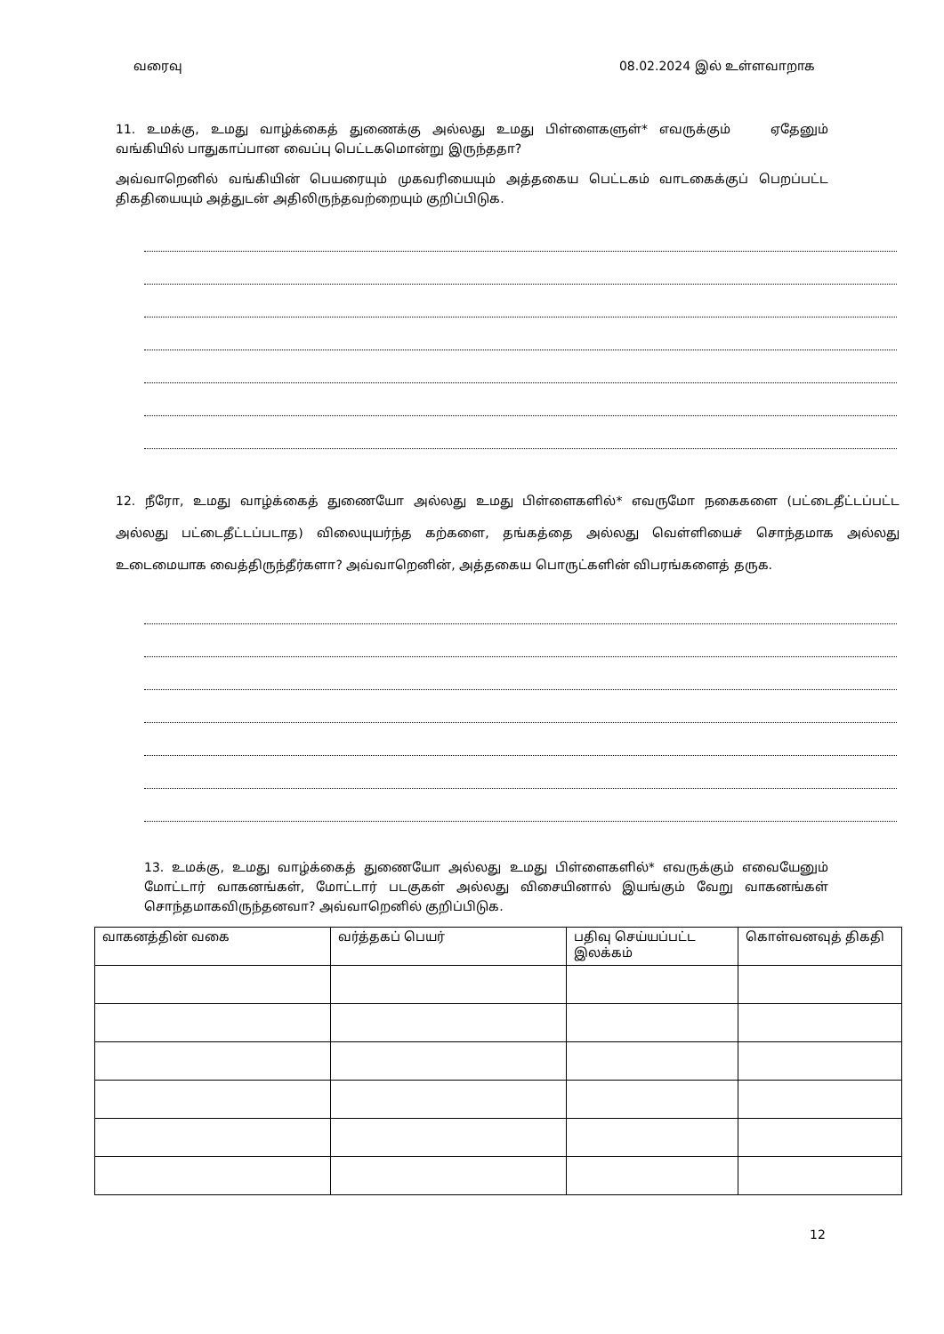வரைவு 08.02.2024 இல் உள்ளவாறாக
11. உமக்கு, உமது வாழ்க்கைத் துணைக்கு அல்லது உமது பிள்ளைகளுள்* எவருக்கும் ஏதேனும் வங்கியில் பாதுகாப்பான வைப்பு பெட்டகமொன்று இருந்ததா?
அவ்வாறெனில் வங்கியின் பெயரையும் முகவரியையும் அத்தகைய பெட்டகம் வாடகைக்குப் பெறப்பட்ட திகதியையும் அத்துடன் அதிலிருந்தவற்றையும் குறிப்பிடுக.
12. நீரோ, உமது வாழ்க்கைத் துணையோ அல்லது உமது பிள்ளைகளில்* எவருமோ நகைகளை (பட்டைதீட்டப்பட்ட அல்லது பட்டைதீட்டப்படாத) விலையுயர்ந்த கற்களை, தங்கத்தை அல்லது வெள்ளியைச் சொந்தமாக அல்லது உடைமையாக வைத்திருந்தீர்களா? அவ்வாறெனின், அத்தகைய பொருட்களின் விபரங்களைத் தருக.
13. உமக்கு, உமது வாழ்க்கைத் துணையோ அல்லது உமது பிள்ளைகளில்* எவருக்கும் எவையேனும் மோட்டார் வாகனங்கள், மோட்டார் படகுகள் அல்லது விசையினால் இயங்கும் வேறு வாகனங்கள் சொந்தமாகவிருந்தனவா? அவ்வாறெனில் குறிப்பிடுக.
| வாகனத்தின் வகை | வர்த்தகப் பெயர் | பதிவு செய்யப்பட்ட இலக்கம் | கொள்வனவுத் திகதி |
12